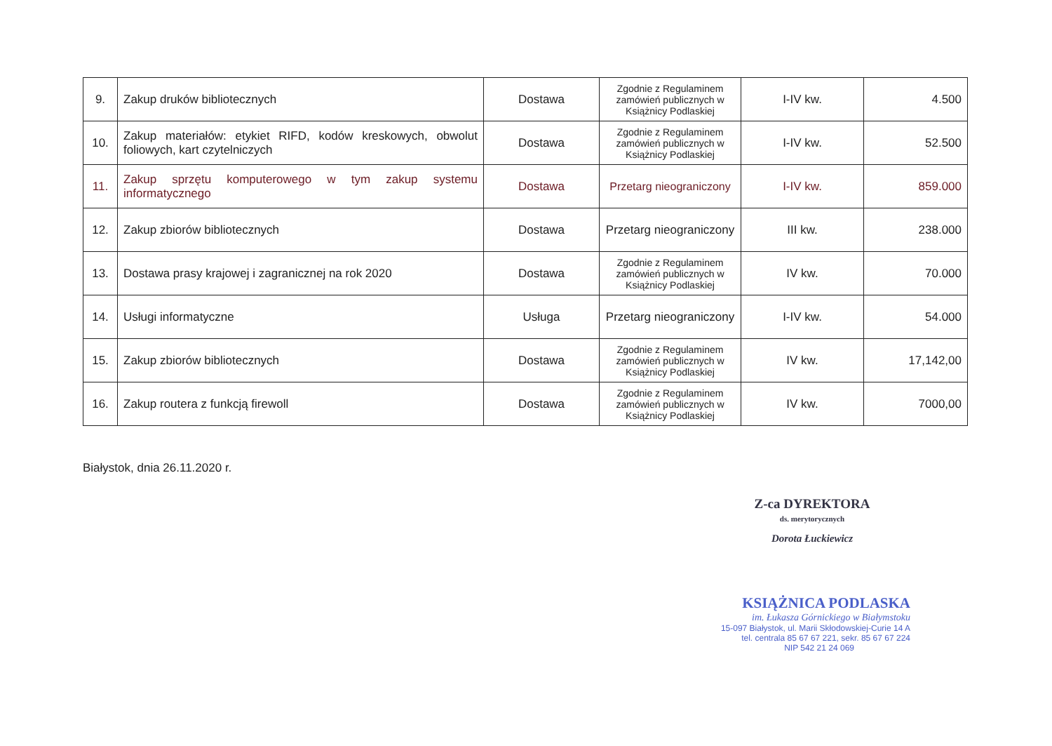| 9. | Zakup druków bibliotecznych | Dostawa | Zgodnie z Regulaminem zamówień publicznych w Książnicy Podlaskiej | I-IV kw. | 4.500 |
| 10. | Zakup materiałów: etykiet RIFD, kodów kreskowych, obwolut foliowych, kart czytelniczych | Dostawa | Zgodnie z Regulaminem zamówień publicznych w Książnicy Podlaskiej | I-IV kw. | 52.500 |
| 11. | Zakup sprzętu komputerowego w tym zakup systemu informatycznego | Dostawa | Przetarg nieograniczony | I-IV kw. | 859.000 |
| 12. | Zakup zbiorów bibliotecznych | Dostawa | Przetarg nieograniczony | III kw. | 238.000 |
| 13. | Dostawa prasy krajowej i zagranicznej na rok 2020 | Dostawa | Zgodnie z Regulaminem zamówień publicznych w Książnicy Podlaskiej | IV kw. | 70.000 |
| 14. | Usługi informatyczne | Usługa | Przetarg nieograniczony | I-IV kw. | 54.000 |
| 15. | Zakup zbiorów bibliotecznych | Dostawa | Zgodnie z Regulaminem zamówień publicznych w Książnicy Podlaskiej | IV kw. | 17,142,00 |
| 16. | Zakup routera z funkcją firewoll | Dostawa | Zgodnie z Regulaminem zamówień publicznych w Książnicy Podlaskiej | IV kw. | 7000,00 |
Białystok, dnia 26.11.2020 r.
Z-ca DYREKTORA
ds. merytorycznych
Dorota Łuckiewicz
KSIĄŻNICA PODLASKA
im. Łukasza Górnickiego w Białymstoku
15-097 Białystok, ul. Marii Skłodowskiej-Curie 14 A
tel. centrala 85 67 67 221, sekr. 85 67 67 224
NIP 542 21 24 069